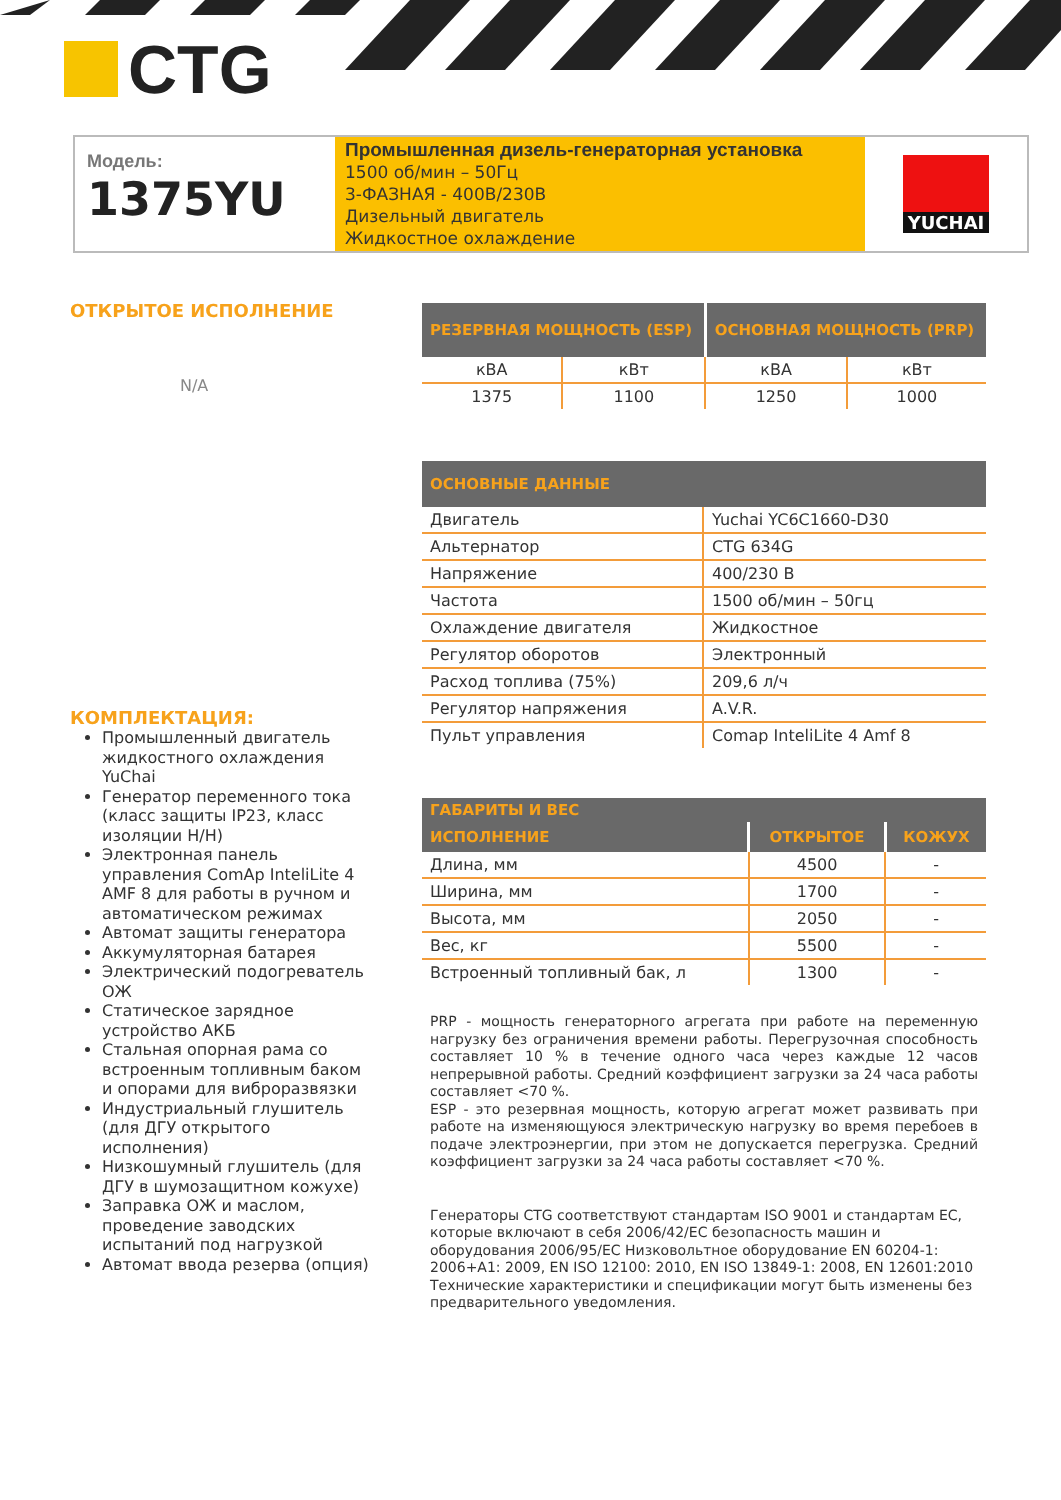CTG
Модель:
1375YU
Промышленная дизель-генераторная установка
1500 об/мин – 50Гц
3-ФАЗНАЯ - 400В/230В
Дизельный двигатель
Жидкостное охлаждение
YUCHAI
ОТКРЫТОЕ ИСПОЛНЕНИЕ
N/A
КОМПЛЕКТАЦИЯ:
Промышленный двигатель жидкостного охлаждения YuChai
Генератор переменного тока (класс защиты IP23, класс изоляции H/H)
Электронная панель управления ComAp InteliLite 4 AMF 8 для работы в ручном и автоматическом режимах
Автомат защиты генератора
Аккумуляторная батарея
Электрический подогреватель ОЖ
Статическое зарядное устройство АКБ
Стальная опорная рама со встроенным топливным баком и опорами для виброразвязки
Индустриальный глушитель (для ДГУ открытого исполнения)
Низкошумный глушитель (для ДГУ в шумозащитном кожухе)
Заправка ОЖ и маслом, проведение заводских испытаний под нагрузкой
Автомат ввода резерва (опция)
| РЕЗЕРВНАЯ МОЩНОСТЬ (ESP) | | ОСНОВНАЯ МОЩНОСТЬ (PRP) | |
| --- | --- | --- | --- |
| кВА | кВт | кВА | кВт |
| 1375 | 1100 | 1250 | 1000 |
| ОСНОВНЫЕ ДАННЫЕ | |
| --- | --- |
| Двигатель | Yuchai YC6C1660-D30 |
| Альтернатор | CTG 634G |
| Напряжение | 400/230 В |
| Частота | 1500 об/мин – 50гц |
| Охлаждение двигателя | Жидкостное |
| Регулятор оборотов | Электронный |
| Расход топлива (75%) | 209,6 л/ч |
| Регулятор напряжения | A.V.R. |
| Пульт управления | Comap InteliLite 4 Amf 8 |
| ГАБАРИТЫ И ВЕС | | |
| --- | --- | --- |
| ИСПОЛНЕНИЕ | ОТКРЫТОЕ | КОЖУХ |
| Длина, мм | 4500 | - |
| Ширина, мм | 1700 | - |
| Высота, мм | 2050 | - |
| Вес, кг | 5500 | - |
| Встроенный топливный бак, л | 1300 | - |
PRP - мощность генераторного агрегата при работе на переменную нагрузку без ограничения времени работы. Перегрузочная способность составляет 10 % в течение одного часа через каждые 12 часов непрерывной работы. Средний коэффициент загрузки за 24 часа работы составляет <70 %.
ESP - это резервная мощность, которую агрегат может развивать при работе на изменяющуюся электрическую нагрузку во время перебоев в подаче электроэнергии, при этом не допускается перегрузка. Средний коэффициент загрузки за 24 часа работы составляет <70 %.
Генераторы CTG соответствуют стандартам ISO 9001 и стандартам ЕС, которые включают в себя 2006/42/EC безопасность машин и оборудования 2006/95/EC Низковольтное оборудование EN 60204-1: 2006+A1: 2009, EN ISO 12100: 2010, EN ISO 13849-1: 2008, EN 12601:2010
Технические характеристики и спецификации могут быть изменены без предварительного уведомления.